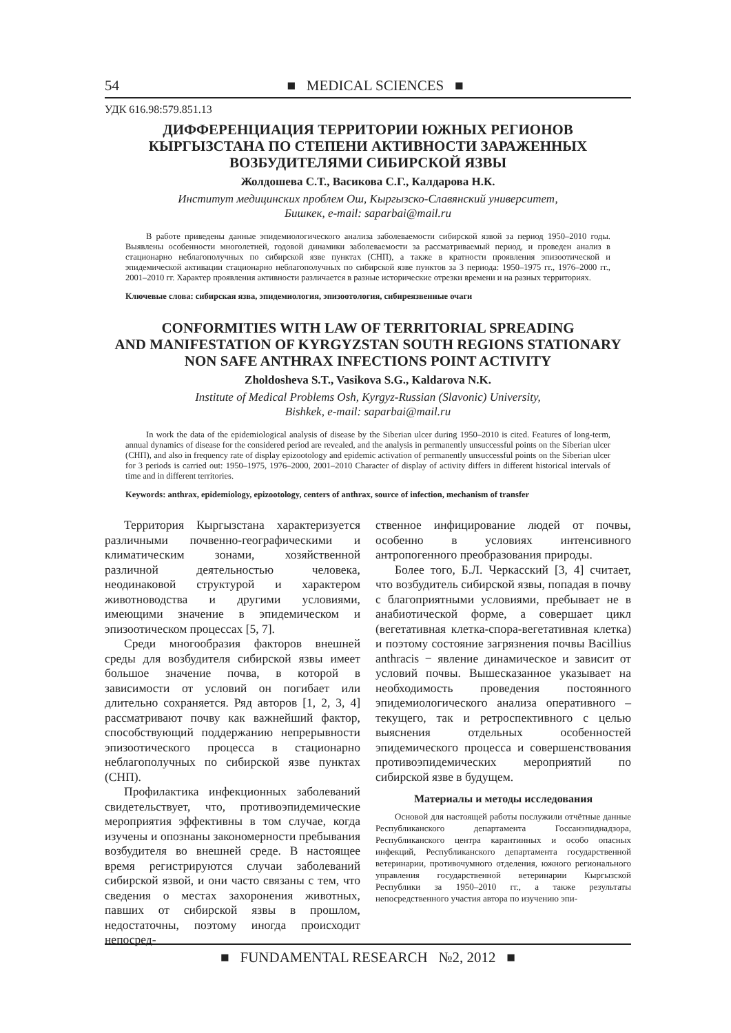54 ■ MEDICAL SCIENCES ■
УДК 616.98:579.851.13
ДИФФЕРЕНЦИАЦИЯ ТЕРРИТОРИИ ЮЖНЫХ РЕГИОНОВ
КЫРГЫЗСТАНА ПО СТЕПЕНИ АКТИВНОСТИ ЗАРАЖЕННЫХ
ВОЗБУДИТЕЛЯМИ СИБИРСКОЙ ЯЗВЫ
Жолдошева С.Т., Васикова С.Г., Калдарова Н.К.
Институт медицинских проблем Ош, Кыргызско-Славянский университет,
Бишкек, e-mail: saparbai@mail.ru
В работе приведены данные эпидемиологического анализа заболеваемости сибирской язвой за период 1950–2010 годы. Выявлены особенности многолетней, годовой динамики заболеваемости за рассматриваемый период, и проведен анализ в стационарно неблагополучных по сибирской язве пунктах (СНП), а также в кратности проявления эпизоотической и эпидемической активации стационарно неблагополучных по сибирской язве пунктов за 3 периода: 1950–1975 гг., 1976–2000 гг., 2001–2010 гг. Характер проявления активности различается в разные исторические отрезки времени и на разных территориях.
Ключевые слова: сибирская язва, эпидемиология, эпизоотология, сибиреязвенные очаги
CONFORMITIES WITH LAW OF TERRITORIAL SPREADING
AND MANIFESTATION OF KYRGYZSTAN SOUTH REGIONS STATIONARY
NON SAFE ANTHRAX INFECTIONS POINT ACTIVITY
Zholdosheva S.T., Vasikova S.G., Kaldarova N.K.
Institute of Medical Problems Osh, Kyrgyz-Russian (Slavonic) University,
Bishkek, e-mail: saparbai@mail.ru
In work the data of the epidemiological analysis of disease by the Siberian ulcer during 1950–2010 is cited. Features of long-term, annual dynamics of disease for the considered period are revealed, and the analysis in permanently unsuccessful points on the Siberian ulcer (СНП), and also in frequency rate of display epizootology and epidemic activation of permanently unsuccessful points on the Siberian ulcer for 3 periods is carried out: 1950–1975, 1976–2000, 2001–2010 Character of display of activity differs in different historical intervals of time and in different territories.
Keywords: anthrax, epidemiology, epizootology, centers of anthrax, source of infection, mechanism of transfer
Территория Кыргызстана характеризуется различными почвенно-географическими и климатическим зонами, хозяйственной различной деятельностью человека, неодинаковой структурой и характером животноводства и другими условиями, имеющими значение в эпидемическом и эпизоотическом процессах [5, 7].
Среди многообразия факторов внешней среды для возбудителя сибирской язвы имеет большое значение почва, в которой в зависимости от условий он погибает или длительно сохраняется. Ряд авторов [1, 2, 3, 4] рассматривают почву как важнейший фактор, способствующий поддержанию непрерывности эпизоотического процесса в стационарно неблагополучных по сибирской язве пунктах (СНП).
Профилактика инфекционных заболеваний свидетельствует, что, противоэпидемические мероприятия эффективны в том случае, когда изучены и опознаны закономерности пребывания возбудителя во внешней среде. В настоящее время регистрируются случаи заболеваний сибирской язвой, и они часто связаны с тем, что сведения о местах захоронения животных, павших от сибирской язвы в прошлом, недостаточны, поэтому иногда происходит непосред-
ственное инфицирование людей от почвы, особенно в условиях интенсивного антропогенного преобразования природы.
Более того, Б.Л. Черкасский [3, 4] считает, что возбудитель сибирской язвы, попадая в почву с благоприятными условиями, пребывает не в анабиотической форме, а совершает цикл (вегетативная клетка-спора-вегетативная клетка) и поэтому состояние загрязнения почвы Bacillius anthracis − явление динамическое и зависит от условий почвы. Вышесказанное указывает на необходимость проведения постоянного эпидемиологического анализа оперативного – текущего, так и ретроспективного с целью выяснения отдельных особенностей эпидемического процесса и совершенствования противоэпидемических мероприятий по сибирской язве в будущем.
Материалы и методы исследования
Основой для настоящей работы послужили отчётные данные Республиканского департамента Госсанэпиднадзора, Республиканского центра карантинных и особо опасных инфекций, Республиканского департамента государственной ветеринарии, противочумного отделения, южного регионального управления государственной ветеринарии Кыргызской Республики за 1950–2010 гг., а также результаты непосредственного участия автора по изучению эпи-
■ FUNDAMENTAL RESEARCH №2, 2012 ■